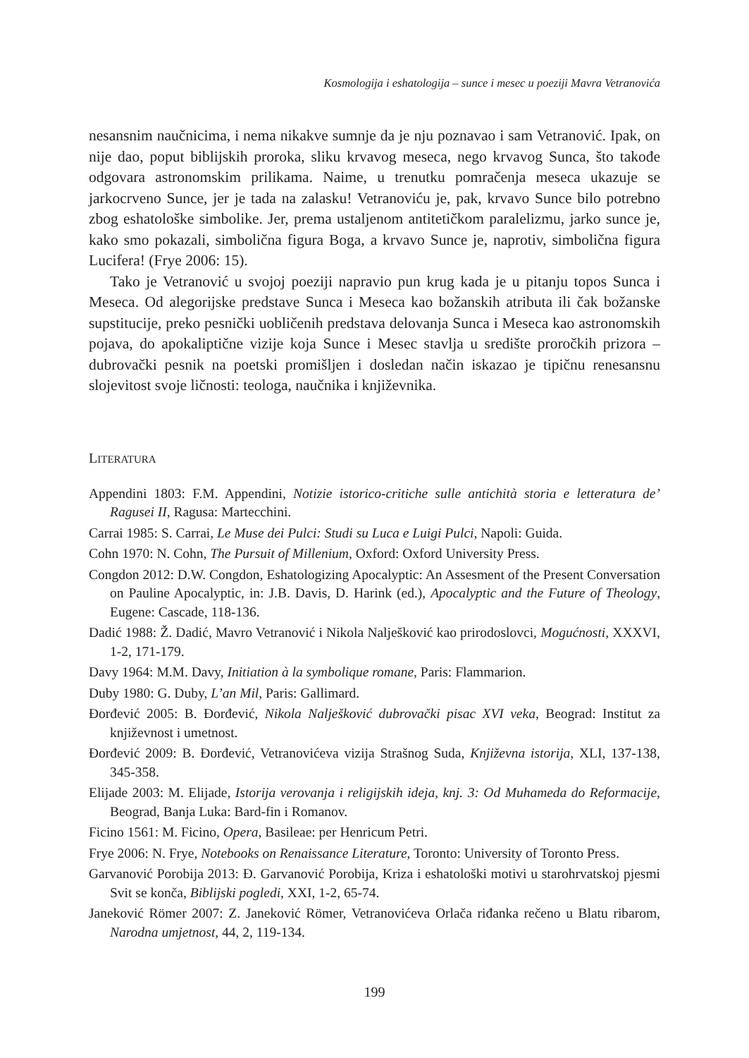Kosmologija i eshatologija – sunce i mesec u poeziji Mavra Vetranovića
nesansnim naučnicima, i nema nikakve sumnje da je nju poznavao i sam Vetranović. Ipak, on nije dao, poput biblijskih proroka, sliku krvavog meseca, nego krvavog Sunca, što takođe odgovara astronomskim prilikama. Naime, u trenutku pomračenja meseca ukazuje se jarkocrveno Sunce, jer je tada na zalasku! Vetranoviću je, pak, krvavo Sunce bilo potrebno zbog eshatološke simbolike. Jer, prema ustaljenom antitetičkom paralelizmu, jarko sunce je, kako smo pokazali, simbolična figura Boga, a krvavo Sunce je, naprotiv, simbolična figura Lucifera! (Frye 2006: 15).
Tako je Vetranović u svojoj poeziji napravio pun krug kada je u pitanju topos Sunca i Meseca. Od alegorijske predstave Sunca i Meseca kao božanskih atributa ili čak božanske supstitucije, preko pesnički uobličenih predstava delovanja Sunca i Meseca kao astronomskih pojava, do apokaliptične vizije koja Sunce i Mesec stavlja u središte proročkih prizora – dubrovački pesnik na poetski promišljen i dosledan način iskazao je tipičnu renesansnu slojevitost svoje ličnosti: teologa, naučnika i književnika.
LITERATURA
Appendini 1803: F.M. Appendini, Notizie istorico-critiche sulle antichità storia e letteratura de’ Ragusei II, Ragusa: Martecchini.
Carrai 1985: S. Carrai, Le Muse dei Pulci: Studi su Luca e Luigi Pulci, Napoli: Guida.
Cohn 1970: N. Cohn, The Pursuit of Millenium, Oxford: Oxford University Press.
Congdon 2012: D.W. Congdon, Eshatologizing Apocalyptic: An Assesment of the Present Conversation on Pauline Apocalyptic, in: J.B. Davis, D. Harink (ed.), Apocalyptic and the Future of Theology, Eugene: Cascade, 118-136.
Dadić 1988: Ž. Dadić, Mavro Vetranović i Nikola Nalješković kao prirodoslovci, Mogućnosti, XXXVI, 1-2, 171-179.
Davy 1964: M.M. Davy, Initiation à la symbolique romane, Paris: Flammarion.
Duby 1980: G. Duby, L’an Mil, Paris: Gallimard.
Đorđević 2005: B. Đorđević, Nikola Nalješković dubrovački pisac XVI veka, Beograd: Institut za književnost i umetnost.
Đorđević 2009: B. Đorđević, Vetranovićeva vizija Strašnog Suda, Književna istorija, XLI, 137-138, 345-358.
Elijade 2003: M. Elijade, Istorija verovanja i religijskih ideja, knj. 3: Od Muhameda do Reformacije, Beograd, Banja Luka: Bard-fin i Romanov.
Ficino 1561: M. Ficino, Opera, Basileae: per Henricum Petri.
Frye 2006: N. Frye, Notebooks on Renaissance Literature, Toronto: University of Toronto Press.
Garvanović Porobija 2013: Đ. Garvanović Porobija, Kriza i eshatološki motivi u starohrvatskoj pjesmi Svit se konča, Biblijski pogledi, XXI, 1-2, 65-74.
Janeković Römer 2007: Z. Janeković Römer, Vetranovićeva Orlača riđanka rečeno u Blatu ribarom, Narodna umjetnost, 44, 2, 119-134.
199